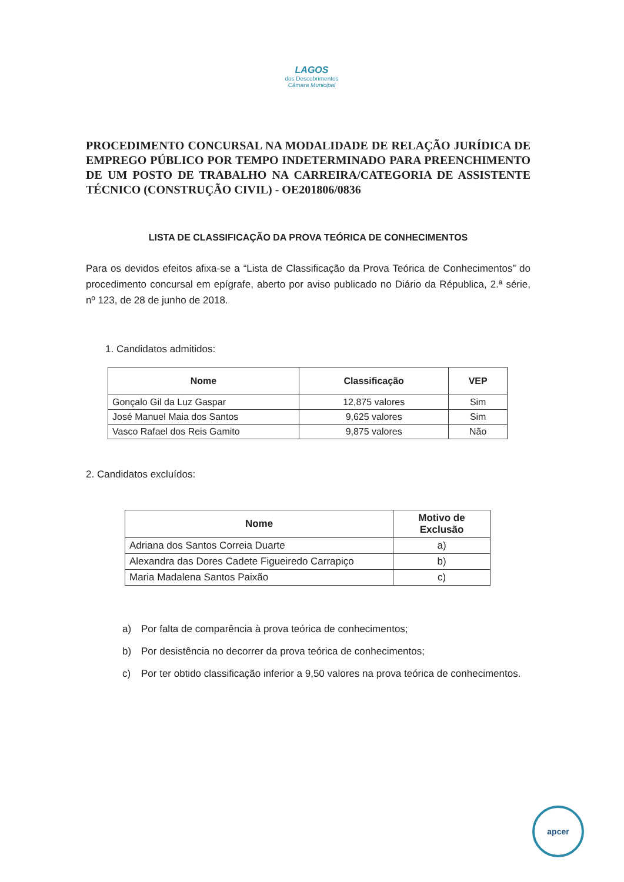LAGOS
dos Descobrimentos
Câmara Municipal
PROCEDIMENTO CONCURSAL NA MODALIDADE DE RELAÇÃO JURÍDICA DE EMPREGO PÚBLICO POR TEMPO INDETERMINADO PARA PREENCHIMENTO DE UM POSTO DE TRABALHO NA CARREIRA/CATEGORIA DE ASSISTENTE TÉCNICO (CONSTRUÇÃO CIVIL) - OE201806/0836
LISTA DE CLASSIFICAÇÃO DA PROVA TEÓRICA DE CONHECIMENTOS
Para os devidos efeitos afixa-se a “Lista de Classificação da Prova Teórica de Conhecimentos” do procedimento concursal em epígrafe, aberto por aviso publicado no Diário da Républica, 2.ª série, nº 123, de 28 de junho de 2018.
1. Candidatos admitidos:
| Nome | Classificação | VEP |
| --- | --- | --- |
| Gonçalo Gil da Luz Gaspar | 12,875 valores | Sim |
| José Manuel Maia dos Santos | 9,625 valores | Sim |
| Vasco Rafael dos Reis Gamito | 9,875 valores | Não |
2. Candidatos excluídos:
| Nome | Motivo de Exclusão |
| --- | --- |
| Adriana dos Santos Correia Duarte | a) |
| Alexandra das Dores Cadete Figueiredo Carrapiço | b) |
| Maria Madalena Santos Paixão | c) |
a) Por falta de comparência à prova teórica de conhecimentos;
b) Por desistência no decorrer da prova teórica de conhecimentos;
c) Por ter obtido classificação inferior a 9,50 valores na prova teórica de conhecimentos.
apcer